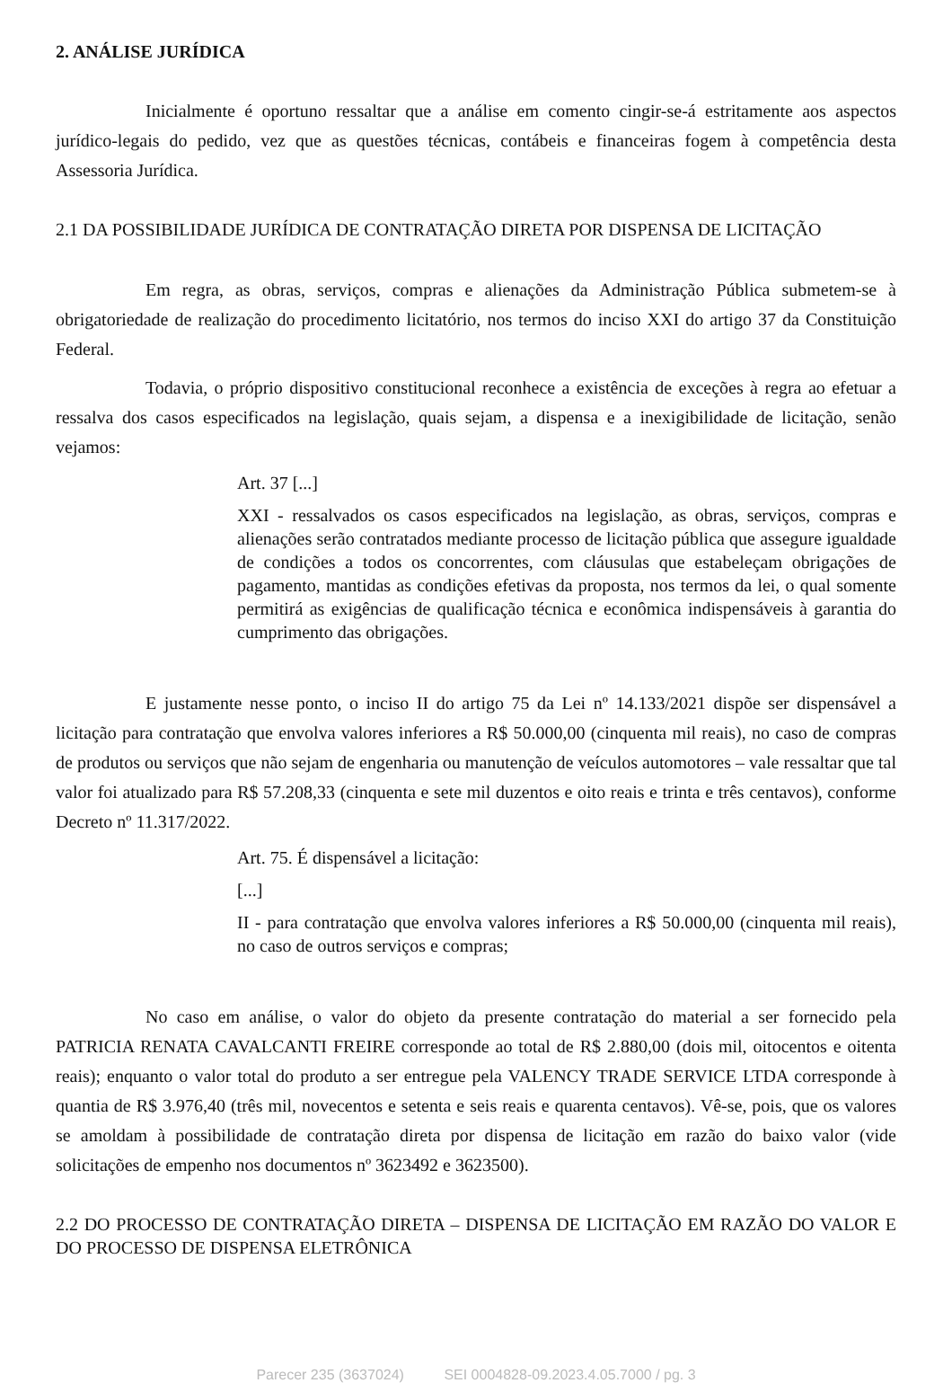2. ANÁLISE JURÍDICA
Inicialmente é oportuno ressaltar que a análise em comento cingir-se-á estritamente aos aspectos jurídico-legais do pedido, vez que as questões técnicas, contábeis e financeiras fogem à competência desta Assessoria Jurídica.
2.1 DA POSSIBILIDADE JURÍDICA DE CONTRATAÇÃO DIRETA POR DISPENSA DE LICITAÇÃO
Em regra, as obras, serviços, compras e alienações da Administração Pública submetem-se à obrigatoriedade de realização do procedimento licitatório, nos termos do inciso XXI do artigo 37 da Constituição Federal.
Todavia, o próprio dispositivo constitucional reconhece a existência de exceções à regra ao efetuar a ressalva dos casos especificados na legislação, quais sejam, a dispensa e a inexigibilidade de licitação, senão vejamos:
Art. 37 [...]
XXI - ressalvados os casos especificados na legislação, as obras, serviços, compras e alienações serão contratados mediante processo de licitação pública que assegure igualdade de condições a todos os concorrentes, com cláusulas que estabeleçam obrigações de pagamento, mantidas as condições efetivas da proposta, nos termos da lei, o qual somente permitirá as exigências de qualificação técnica e econômica indispensáveis à garantia do cumprimento das obrigações.
E justamente nesse ponto, o inciso II do artigo 75 da Lei nº 14.133/2021 dispõe ser dispensável a licitação para contratação que envolva valores inferiores a R$ 50.000,00 (cinquenta mil reais), no caso de compras de produtos ou serviços que não sejam de engenharia ou manutenção de veículos automotores – vale ressaltar que tal valor foi atualizado para R$ 57.208,33 (cinquenta e sete mil duzentos e oito reais e trinta e três centavos), conforme Decreto nº 11.317/2022.
Art. 75. É dispensável a licitação:
[...]
II - para contratação que envolva valores inferiores a R$ 50.000,00 (cinquenta mil reais), no caso de outros serviços e compras;
No caso em análise, o valor do objeto da presente contratação do material a ser fornecido pela PATRICIA RENATA CAVALCANTI FREIRE corresponde ao total de R$ 2.880,00 (dois mil, oitocentos e oitenta reais); enquanto o valor total do produto a ser entregue pela VALENCY TRADE SERVICE LTDA corresponde à quantia de R$ 3.976,40 (três mil, novecentos e setenta e seis reais e quarenta centavos). Vê-se, pois, que os valores se amoldam à possibilidade de contratação direta por dispensa de licitação em razão do baixo valor (vide solicitações de empenho nos documentos nº 3623492 e 3623500).
2.2 DO PROCESSO DE CONTRATAÇÃO DIRETA – DISPENSA DE LICITAÇÃO EM RAZÃO DO VALOR E DO PROCESSO DE DISPENSA ELETRÔNICA
Parecer 235 (3637024) SEI 0004828-09.2023.4.05.7000 / pg. 3